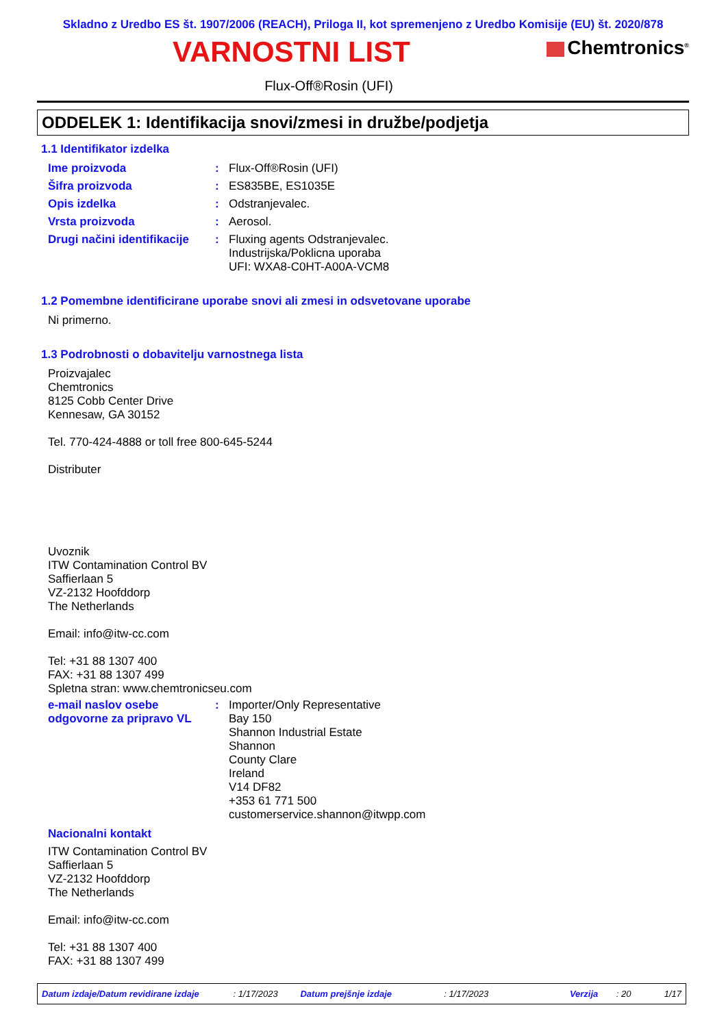Skladno z Uredbo ES št. 1907/2006 (REACH), Priloga II, kot spremenjeno z Uredbo Komisije (EU) št. 2020/878
VARNOSTNI LIST
Chemtronics<sup>®</sup>
Flux-Off®Rosin (UFI)
ODDELEK 1: Identifikacija snovi/zmesi in družbe/podjetja
1.1 Identifikator izdelka
Ime proizvoda : Flux-Off®Rosin (UFI)
Šifra proizvoda : ES835BE, ES1035E
Opis izdelka : Odstranjevalec.
Vrsta proizvoda : Aerosol.
Drugi načini identifikacije
:
Fluxing agents Odstranjevalec.
Industrijska/Poklicna uporaba
UFI: WXA8-C0HT-A00A-VCM8
1.2 Pomembne identificirane uporabe snovi ali zmesi in odsvetovane uporabe
Ni primerno.
1.3 Podrobnosti o dobavitelju varnostnega lista
Proizvajalec
Chemtronics
8125 Cobb Center Drive
Kennesaw, GA 30152
Tel. 770-424-4888 or toll free 800-645-5244
Distributer
Uvoznik
ITW Contamination Control BV
Saffierlaan 5
VZ-2132 Hoofddorp
The Netherlands
Email: info@itw-cc.com
Tel: +31 88 1307 400
FAX: +31 88 1307 499
Spletna stran: www.chemtronicseu.com
e-mail naslov osebe odgovorne za pripravo VL
:
Importer/Only Representative
Bay 150
Shannon Industrial Estate
Shannon
County Clare
Ireland
V14 DF82
+353 61 771 500
customerservice.shannon@itwpp.com
Nacionalni kontakt
ITW Contamination Control BV
Saffierlaan 5
VZ-2132 Hoofddorp
The Netherlands
Email: info@itw-cc.com
Tel: +31 88 1307 400
FAX: +31 88 1307 499
Datum izdaje/Datum revidirane izdaje: 1/17/2023 Datum prejšnje izdaje: 1/17/2023 Verzija: 20 1/17